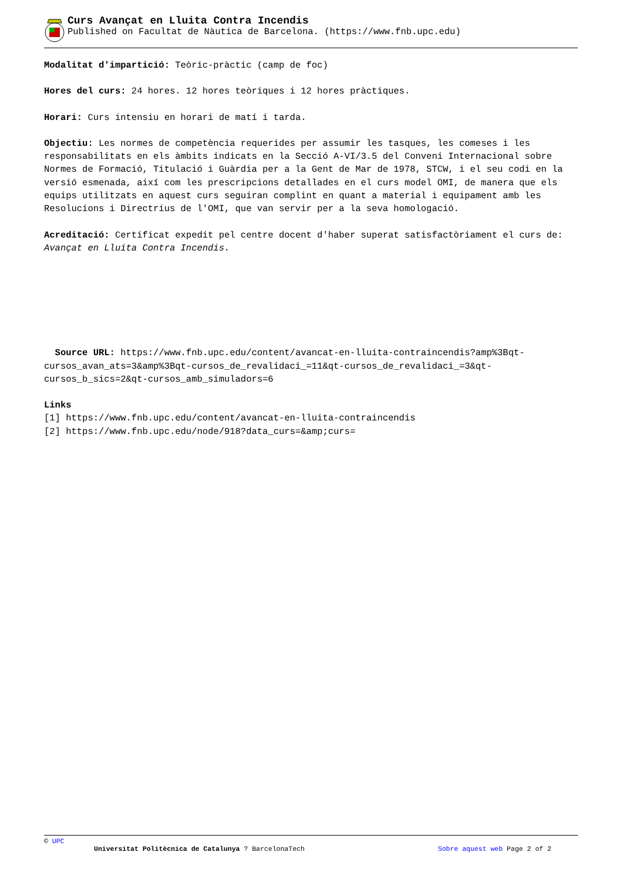Curs Avançat en Lluita Contra Incendis
Published on Facultat de Nàutica de Barcelona. (https://www.fnb.upc.edu)
Modalitat d'impartició: Teòric-pràctic (camp de foc)
Hores del curs: 24 hores. 12 hores teòriques i 12 hores pràctiques.
Horari: Curs intensiu en horari de matí i tarda.
Objectiu: Les normes de competència requerides per assumir les tasques, les comeses i les responsabilitats en els àmbits indicats en la Secció A-VI/3.5 del Conveni Internacional sobre Normes de Formació, Titulació i Guàrdia per a la Gent de Mar de 1978, STCW, i el seu codi en la versió esmenada, així com les prescripcions detallades en el curs model OMI, de manera que els equips utilitzats en aquest curs seguiran complint en quant a material i equipament amb les Resolucions i Directrius de l'OMI, que van servir per a la seva homologació.
Acreditació: Certificat expedit pel centre docent d'haber superat satisfactòriament el curs de: Avançat en Lluita Contra Incendis.
Source URL: https://www.fnb.upc.edu/content/avancat-en-lluita-contraincendis?amp%3Bqt-cursos_avan_ats=3&amp%3Bqt-cursos_de_revalidaci_=11&qt-cursos_de_revalidaci_=3&qt-cursos_b_sics=2&qt-cursos_amb_simuladors=6
Links
[1] https://www.fnb.upc.edu/content/avancat-en-lluita-contraincendis
[2] https://www.fnb.upc.edu/node/918?data_curs=&amp;curs=
© UPC
Universitat Politècnica de Catalunya ? BarcelonaTech Sobre aquest web Page 2 of 2